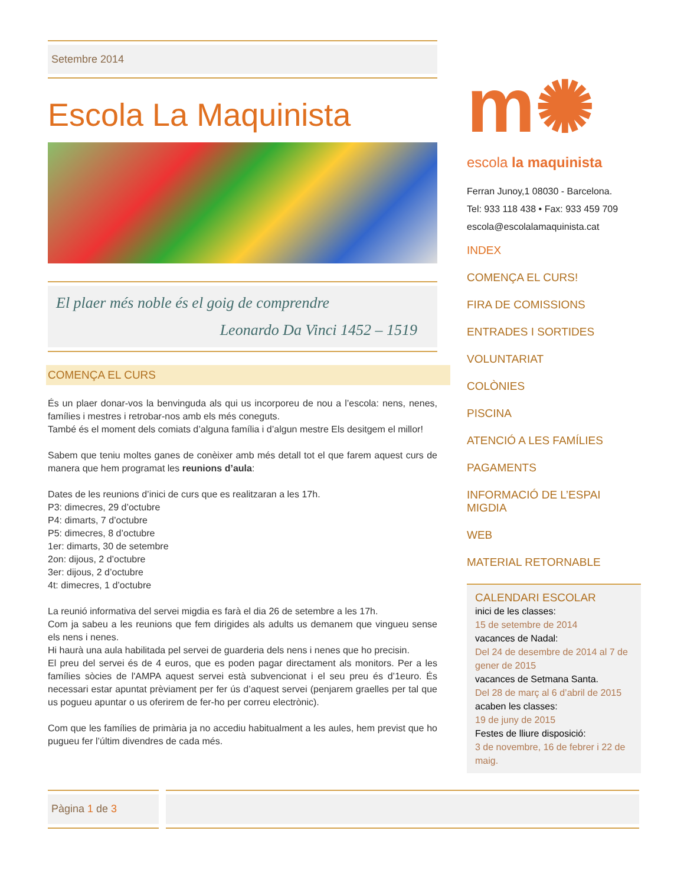Setembre 2014
Escola La Maquinista
El plaer més noble és el goig de comprendre
Leonardo Da Vinci 1452 – 1519
COMENÇA EL CURS
És un plaer donar-vos la benvinguda als qui us incorporeu de nou a l’escola: nens, nenes, famílies i mestres i retrobar-nos amb els més coneguts.
També és el moment dels comiats d’alguna família i d’algun mestre Els desitgem el millor!
Sabem que teniu moltes ganes de conèixer amb més detall tot el que farem aquest curs de manera que hem programat les reunions d’aula:
Dates de les reunions d’inici de curs que es realitzaran a les 17h.
P3: dimecres, 29 d’octubre
P4: dimarts, 7 d’octubre
P5: dimecres, 8 d’octubre
1er: dimarts, 30 de setembre
2on: dijous, 2 d’octubre
3er: dijous, 2 d’octubre
4t: dimecres, 1 d’octubre
La reunió informativa del servei migdia es farà el dia 26 de setembre a les 17h.
Com ja sabeu a les reunions que fem dirigides als adults us demanem que vingueu sense els nens i nenes.
Hi haurà una aula habilitada pel servei de guarderia dels nens i nenes que ho precisin.
El preu del servei és de 4 euros, que es poden pagar directament als monitors. Per a les famílies sòcies de l'AMPA aquest servei està subvencionat i el seu preu és d’1euro. És necessari estar apuntat prèviament per fer ús d’aquest servei (penjarem graelles per tal que us pogueu apuntar o us oferirem de fer-ho per correu electrònic).
Com que les famílies de primària ja no accediu habitualment a les aules, hem previst que ho pugueu fer l’últim divendres de cada més.
m✺
escola la maquinista
Ferran Junoy,1 08030 - Barcelona.
Tel: 933 118 438 • Fax: 933 459 709
escola@escolalamaquinista.cat
INDEX
COMENÇA EL CURS!
FIRA DE COMISSIONS
ENTRADES I SORTIDES
VOLUNTARIAT
COLÒNIES
PISCINA
ATENCIÓ A LES FAMÍLIES
PAGAMENTS
INFORMACIÓ DE L’ESPAI MIGDIA
WEB
MATERIAL RETORNABLE
CALENDARI ESCOLAR
inici de les classes:
15 de setembre de 2014
vacances de Nadal:
Del 24 de desembre de 2014 al 7 de gener de 2015
vacances de Setmana Santa.
Del 28 de març al 6 d’abril de 2015
acaben les classes:
19 de juny de 2015
Festes de lliure disposició:
3 de novembre, 16 de febrer i 22 de maig.
Pàgina 1 de 3